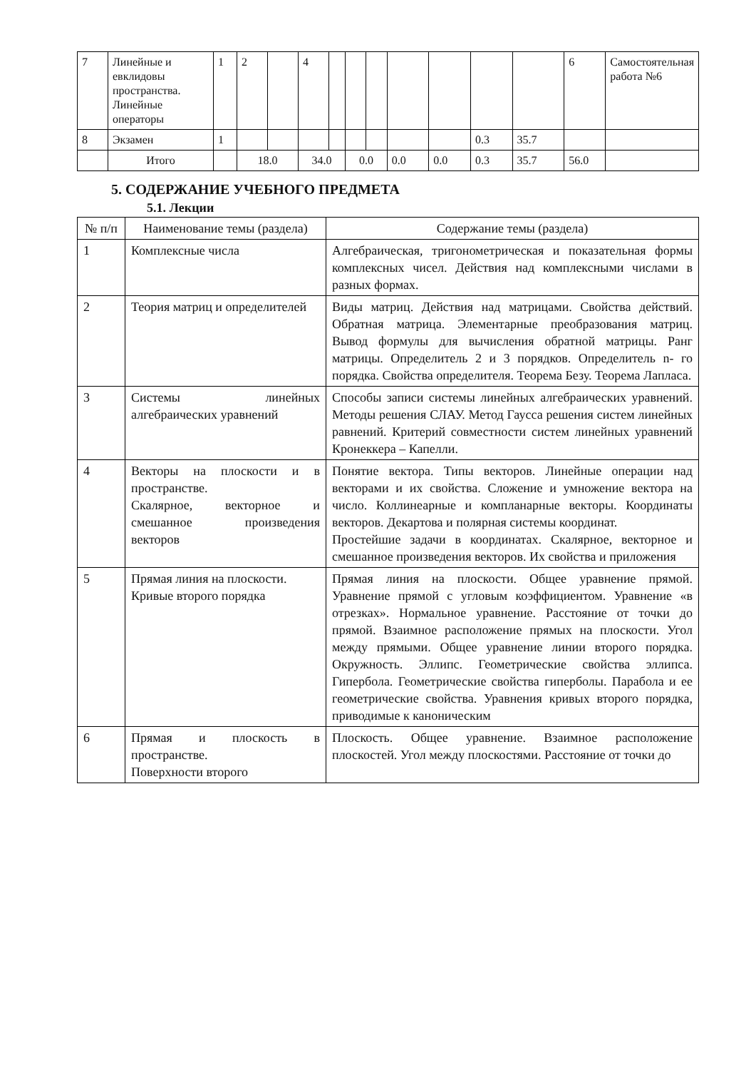| 7 | Линейные и евклидовы пространства. Линейные операторы | 1 | 2 | | 4 | | | | | | | | 6 | Самостоятельная работа №6 |
| 8 | Экзамен | 1 | | | | | | | | | 0.3 | 35.7 | | |
| | Итого | | 18.0 | | 34.0 | | 0.0 | | 0.0 | 0.0 | 0.3 | 35.7 | 56.0 | |
5. СОДЕРЖАНИЕ УЧЕБНОГО ПРЕДМЕТА
5.1. Лекции
| № п/п | Наименование темы (раздела) | Содержание темы (раздела) |
| --- | --- | --- |
| 1 | Комплексные числа | Алгебраическая, тригонометрическая и показательная формы комплексных чисел. Действия над комплексными числами в разных формах. |
| 2 | Теория матриц и определителей | Виды матриц. Действия над матрицами. Свойства действий. Обратная матрица. Элементарные преобразования матриц. Вывод формулы для вычисления обратной матрицы. Ранг матрицы. Определитель 2 и 3 порядков. Определитель n- го порядка. Свойства определителя. Теорема Безу. Теорема Лапласа. |
| 3 | Системы линейных алгебраических уравнений | Способы записи системы линейных алгебраических уравнений. Методы решения СЛАУ. Метод Гаусса решения систем линейных равнений. Критерий совместности систем линейных уравнений Кронеккера – Капелли. |
| 4 | Векторы на плоскости и в пространстве. Скалярное, векторное и смешанное произведения векторов | Понятие вектора. Типы векторов. Линейные операции над векторами и их свойства. Сложение и умножение вектора на число. Коллинеарные и компланарные векторы. Координаты векторов. Декартова и полярная системы координат. Простейшие задачи в координатах. Скалярное, векторное и смешанное произведения векторов. Их свойства и приложения |
| 5 | Прямая линия на плоскости. Кривые второго порядка | Прямая линия на плоскости. Общее уравнение прямой. Уравнение прямой с угловым коэффициентом. Уравнение «в отрезках». Нормальное уравнение. Расстояние от точки до прямой. Взаимное расположение прямых на плоскости. Угол между прямыми. Общее уравнение линии второго порядка. Окружность. Эллипс. Геометрические свойства эллипса. Гипербола. Геометрические свойства гиперболы. Парабола и ее геометрические свойства. Уравнения кривых второго порядка, приводимые к каноническим |
| 6 | Прямая и плоскость в пространстве. Поверхности второго | Плоскость. Общее уравнение. Взаимное расположение плоскостей. Угол между плоскостями. Расстояние от точки до |